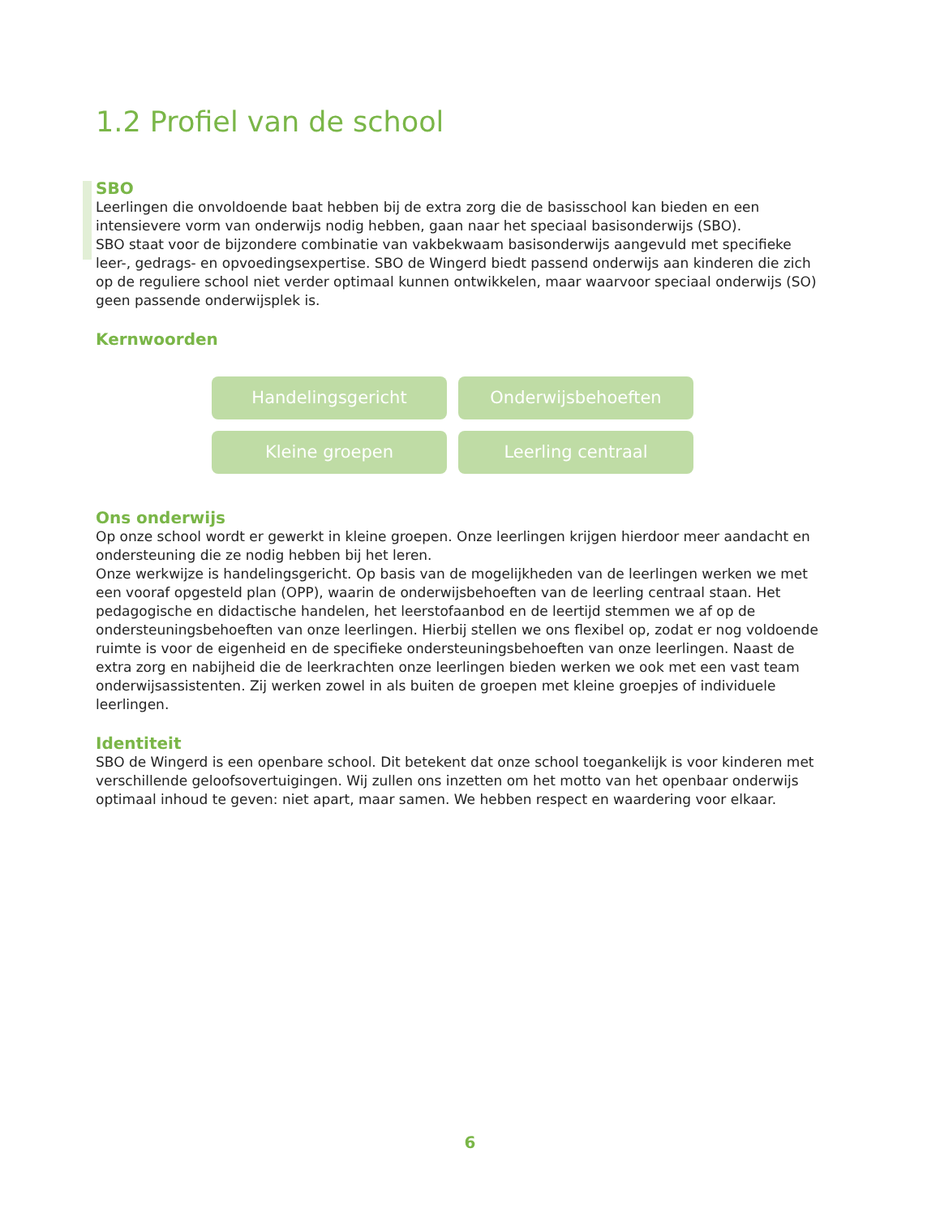1.2 Profiel van de school
SBO
Leerlingen die onvoldoende baat hebben bij de extra zorg die de basisschool kan bieden en een intensievere vorm van onderwijs nodig hebben, gaan naar het speciaal basisonderwijs (SBO).
SBO staat voor de bijzondere combinatie van vakbekwaam basisonderwijs aangevuld met specifieke leer-, gedrags- en opvoedingsexpertise. SBO de Wingerd biedt passend onderwijs aan kinderen die zich op de reguliere school niet verder optimaal kunnen ontwikkelen, maar waarvoor speciaal onderwijs (SO) geen passende onderwijsplek is.
Kernwoorden
Handelingsgericht
Onderwijsbehoeften
Kleine groepen
Leerling centraal
Ons onderwijs
Op onze school wordt er gewerkt in kleine groepen. Onze leerlingen krijgen hierdoor meer aandacht en ondersteuning die ze nodig hebben bij het leren.
Onze werkwijze is handelingsgericht. Op basis van de mogelijkheden van de leerlingen werken we met een vooraf opgesteld plan (OPP), waarin de onderwijsbehoeften van de leerling centraal staan. Het pedagogische en didactische handelen, het leerstofaanbod en de leertijd stemmen we af op de ondersteuningsbehoeften van onze leerlingen. Hierbij stellen we ons flexibel op, zodat er nog voldoende ruimte is voor de eigenheid en de specifieke ondersteuningsbehoeften van onze leerlingen. Naast de extra zorg en nabijheid die de leerkrachten onze leerlingen bieden werken we ook met een vast team onderwijsassistenten. Zij werken zowel in als buiten de groepen met kleine groepjes of individuele leerlingen.
Identiteit
SBO de Wingerd is een openbare school. Dit betekent dat onze school toegankelijk is voor kinderen met verschillende geloofsovertuigingen. Wij zullen ons inzetten om het motto van het openbaar onderwijs optimaal inhoud te geven: niet apart, maar samen. We hebben respect en waardering voor elkaar.
6